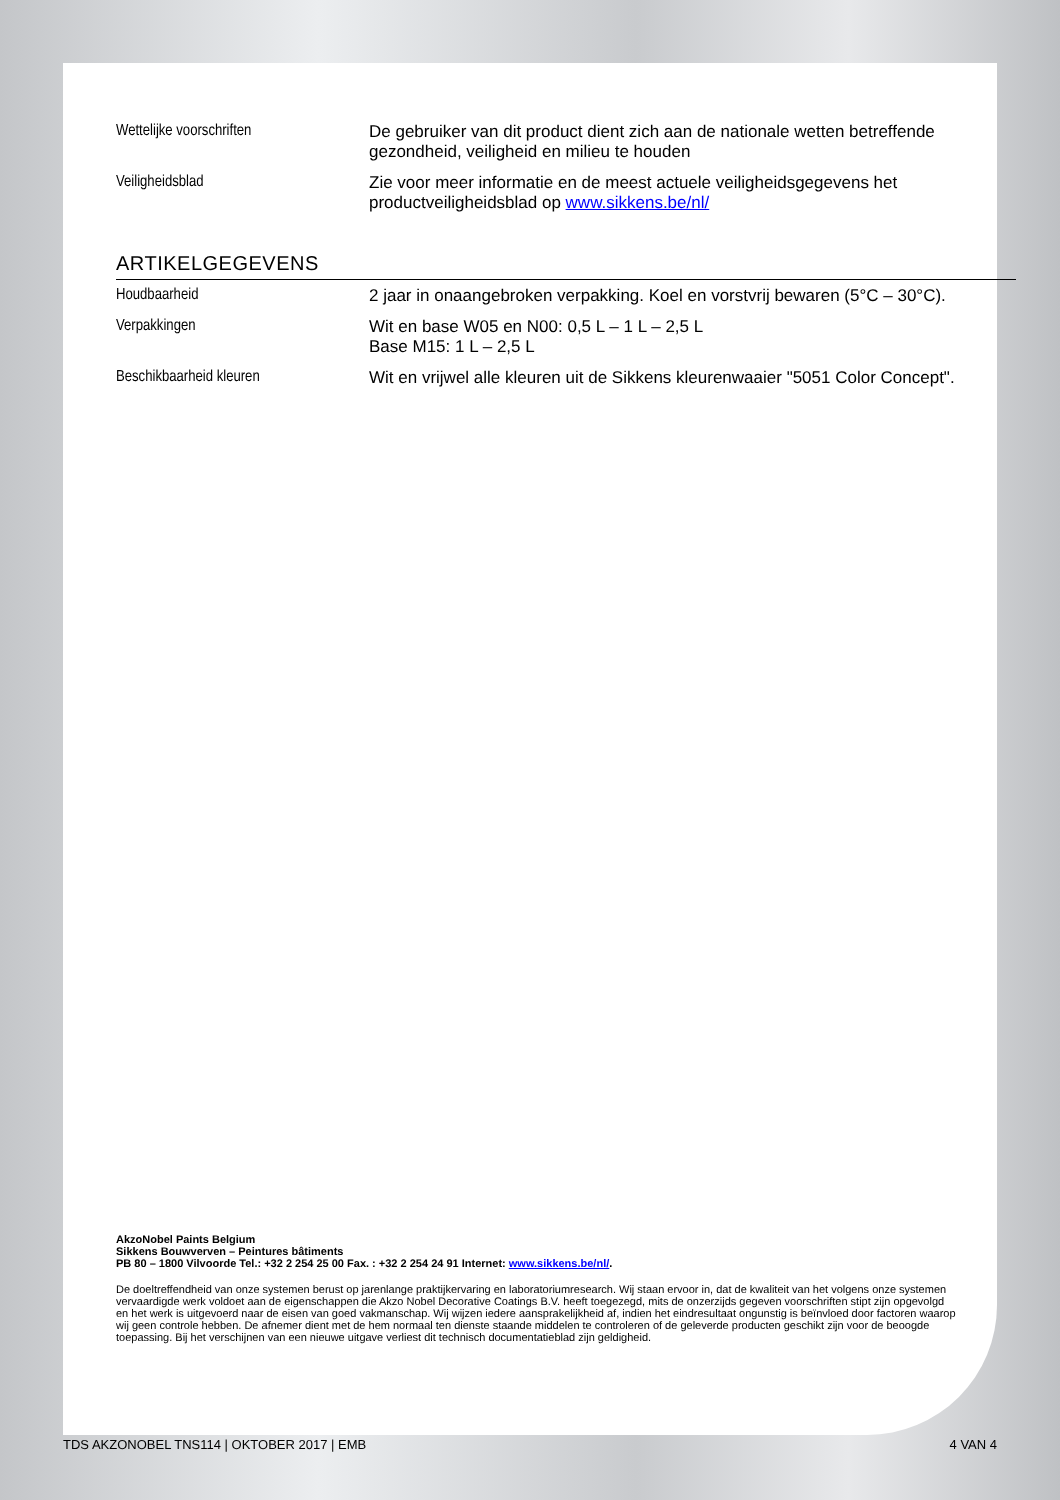| Wettelijke voorschriften | De gebruiker van dit product dient zich aan de nationale wetten betreffende gezondheid, veiligheid en milieu te houden |
| Veiligheidsblad | Zie voor meer informatie en de meest actuele veiligheidsgegevens het productveiligheidsblad op www.sikkens.be/nl/ |
ARTIKELGEGEVENS
| Houdbaarheid | 2 jaar in onaangebroken verpakking. Koel en vorstvrij bewaren (5°C – 30°C). |
| Verpakkingen | Wit en base W05 en N00: 0,5 L – 1 L – 2,5 L Base M15: 1 L – 2,5 L |
| Beschikbaarheid kleuren | Wit en vrijwel alle kleuren uit de Sikkens kleurenwaaier "5051 Color Concept". |
AkzoNobel Paints Belgium
Sikkens Bouwverven – Peintures bâtiments
PB 80 – 1800 Vilvoorde Tel.: +32 2 254 25 00 Fax. : +32 2 254 24 91 Internet: www.sikkens.be/nl/.
De doeltreffendheid van onze systemen berust op jarenlange praktijkervaring en laboratoriumresearch. Wij staan ervoor in, dat de kwaliteit van het volgens onze systemen vervaardigde werk voldoet aan de eigenschappen die Akzo Nobel Decorative Coatings B.V. heeft toegezegd, mits de onzerzijds gegeven voorschriften stipt zijn opgevolgd en het werk is uitgevoerd naar de eisen van goed vakmanschap. Wij wijzen iedere aansprakelijkheid af, indien het eindresultaat ongunstig is beïnvloed door factoren waarop wij geen controle hebben. De afnemer dient met de hem normaal ten dienste staande middelen te controleren of de geleverde producten geschikt zijn voor de beoogde toepassing. Bij het verschijnen van een nieuwe uitgave verliest dit technisch documentatieblad zijn geldigheid.
TDS AKZONOBEL TNS114 | OKTOBER 2017 | EMB 4 VAN 4